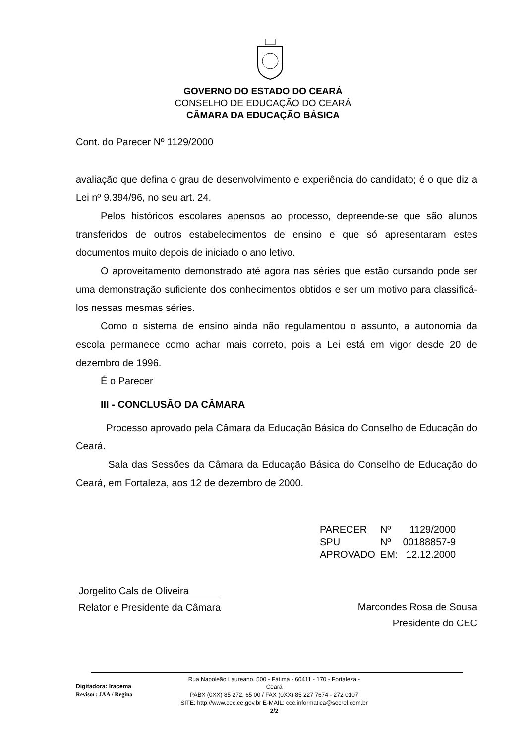GOVERNO DO ESTADO DO CEARÁ
CONSELHO DE EDUCAÇÃO DO CEARÁ
CÂMARA DA EDUCAÇÃO BÁSICA
Cont. do Parecer Nº 1129/2000
avaliação que defina o grau de desenvolvimento e experiência do candidato; é o que diz a Lei nº 9.394/96, no seu art. 24.
Pelos históricos escolares apensos ao processo, depreende-se que são alunos transferidos de outros estabelecimentos de ensino e que só apresentaram estes documentos muito depois de iniciado o ano letivo.
O aproveitamento demonstrado até agora nas séries que estão cursando pode ser uma demonstração suficiente dos conhecimentos obtidos e ser um motivo para classificá-los nessas mesmas séries.
Como o sistema de ensino ainda não regulamentou o assunto, a autonomia da escola permanece como achar mais correto, pois a Lei está em vigor desde 20 de dezembro de 1996.
É o Parecer
III - CONCLUSÃO DA CÂMARA
Processo aprovado pela Câmara da Educação Básica do Conselho de Educação do Ceará.
Sala das Sessões da Câmara da Educação Básica do Conselho de Educação do Ceará, em Fortaleza, aos 12 de dezembro de 2000.
| PARECER | Nº | 1129/2000 |
| SPU | Nº | 00188857-9 |
| APROVADO | EM: | 12.12.2000 |
Jorgelito Cals de Oliveira
Relator e Presidente da Câmara Marcondes Rosa de Sousa
Presidente do CEC
Digitadora: Iracema
Revisor: JAA / Regina
Rua Napoleão Laureano, 500 - Fátima - 60411 - 170 - Fortaleza - Ceará
PABX (0XX) 85 272. 65 00 / FAX (0XX) 85 227 7674 - 272 0107
SITE: http://www.cec.ce.gov.br E-MAIL: cec.informatica@secrel.com.br
2/2